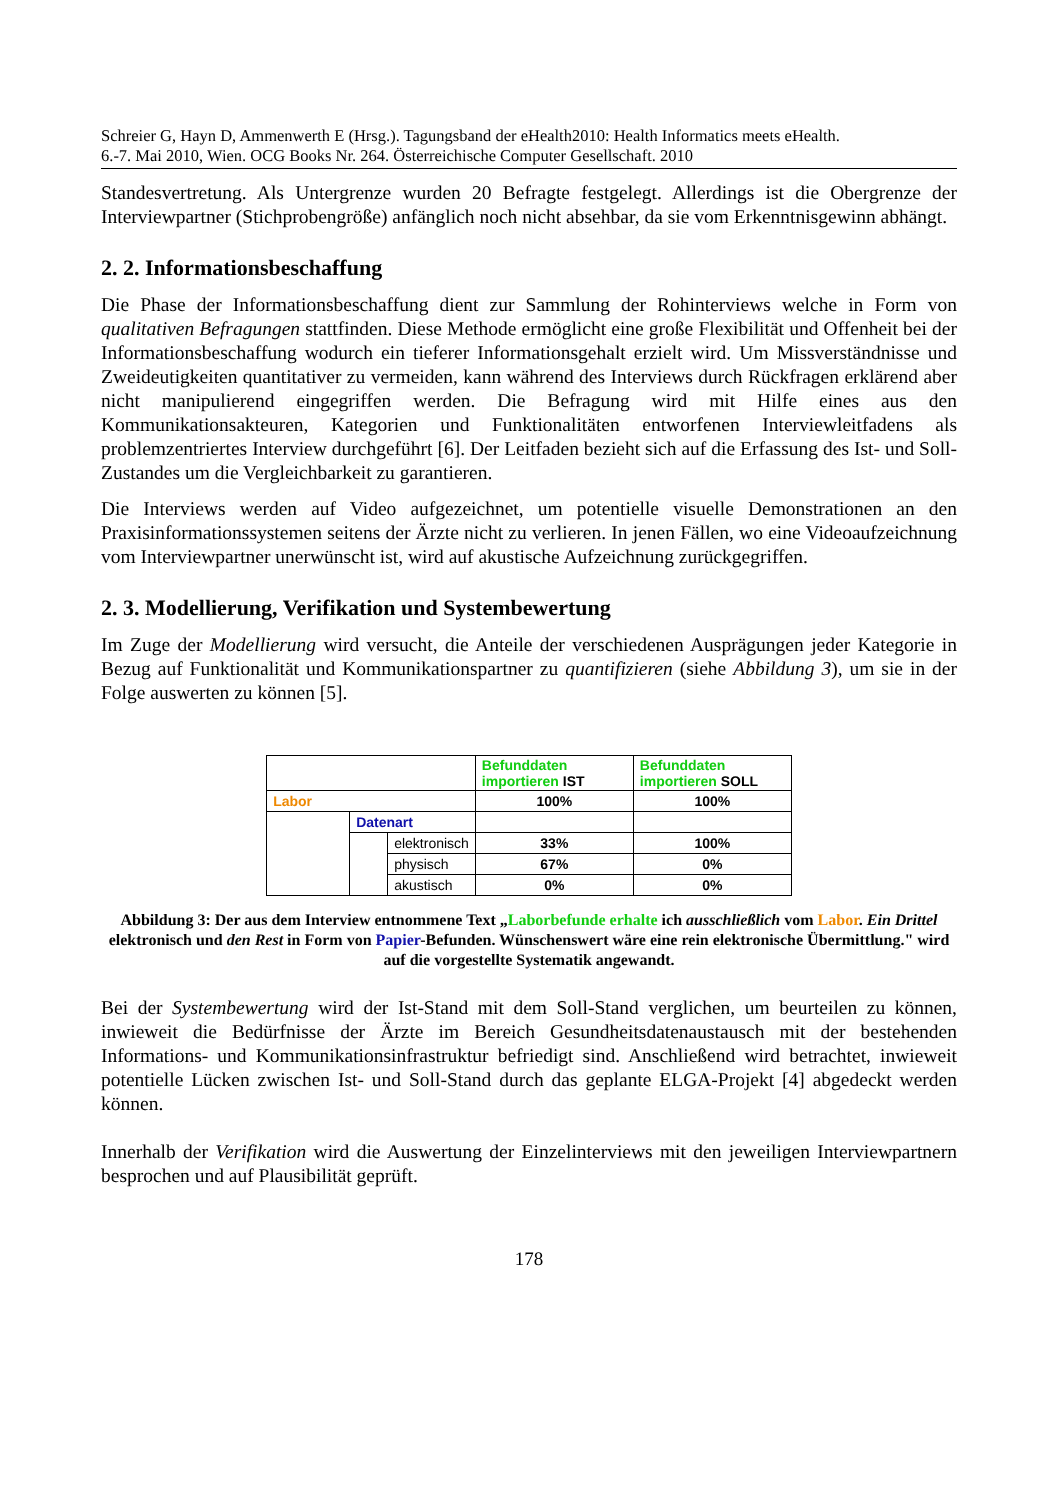Schreier G, Hayn D, Ammenwerth E (Hrsg.). Tagungsband der eHealth2010: Health Informatics meets eHealth.
6.-7. Mai 2010, Wien. OCG Books Nr. 264. Österreichische Computer Gesellschaft. 2010
Standesvertretung. Als Untergrenze wurden 20 Befragte festgelegt. Allerdings ist die Obergrenze der Interviewpartner (Stichprobengröße) anfänglich noch nicht absehbar, da sie vom Erkenntnisgewinn abhängt.
2. 2. Informationsbeschaffung
Die Phase der Informationsbeschaffung dient zur Sammlung der Rohinterviews welche in Form von qualitativen Befragungen stattfinden. Diese Methode ermöglicht eine große Flexibilität und Offenheit bei der Informationsbeschaffung wodurch ein tieferer Informationsgehalt erzielt wird. Um Missverständnisse und Zweideutigkeiten quantitativer zu vermeiden, kann während des Interviews durch Rückfragen erklärend aber nicht manipulierend eingegriffen werden. Die Befragung wird mit Hilfe eines aus den Kommunikationsakteuren, Kategorien und Funktionalitäten entworfenen Interviewleitfadens als problemzentriertes Interview durchgeführt [6]. Der Leitfaden bezieht sich auf die Erfassung des Ist- und Soll-Zustandes um die Vergleichbarkeit zu garantieren.
Die Interviews werden auf Video aufgezeichnet, um potentielle visuelle Demonstrationen an den Praxisinformationssystemen seitens der Ärzte nicht zu verlieren. In jenen Fällen, wo eine Videoaufzeichnung vom Interviewpartner unerwünscht ist, wird auf akustische Aufzeichnung zurückgegriffen.
2. 3. Modellierung, Verifikation und Systembewertung
Im Zuge der Modellierung wird versucht, die Anteile der verschiedenen Ausprägungen jeder Kategorie in Bezug auf Funktionalität und Kommunikationspartner zu quantifizieren (siehe Abbildung 3), um sie in der Folge auswerten zu können [5].
| | | | Befunddaten importieren IST | Befunddaten importieren SOLL |
| Labor | | | 100% | 100% |
| | Datenart | | | |
| | | elektronisch | 33% | 100% |
| | | physisch | 67% | 0% |
| | | akustisch | 0% | 0% |
Abbildung 3: Der aus dem Interview entnommene Text „Laborbefunde erhalte ich ausschließlich vom Labor. Ein Drittel elektronisch und den Rest in Form von Papier-Befunden. Wünschenswert wäre eine rein elektronische Übermittlung." wird auf die vorgestellte Systematik angewandt.
Bei der Systembewertung wird der Ist-Stand mit dem Soll-Stand verglichen, um beurteilen zu können, inwieweit die Bedürfnisse der Ärzte im Bereich Gesundheitsdatenaustausch mit der bestehenden Informations- und Kommunikationsinfrastruktur befriedigt sind. Anschließend wird betrachtet, inwieweit potentielle Lücken zwischen Ist- und Soll-Stand durch das geplante ELGA-Projekt [4] abgedeckt werden können.
Innerhalb der Verifikation wird die Auswertung der Einzelinterviews mit den jeweiligen Interviewpartnern besprochen und auf Plausibilität geprüft.
178